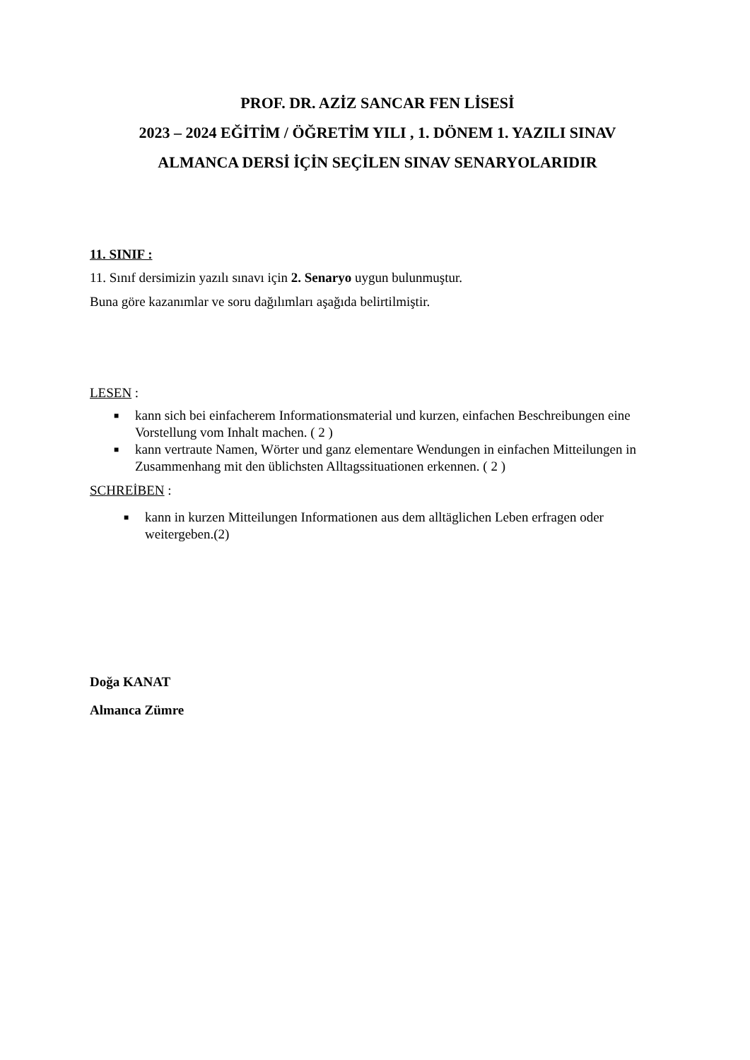PROF. DR. AZİZ SANCAR FEN LİSESİ
2023 – 2024 EĞİTİM / ÖĞRETİM YILI , 1. DÖNEM 1. YAZILI SINAV
ALMANCA DERSİ İÇİN SEÇİLEN SINAV SENARYOLARIDIR
11. SINIF :
11. Sınıf dersimizin yazılı sınavı için 2. Senaryo uygun bulunmuştur.
Buna göre kazanımlar ve soru dağılımları aşağıda belirtilmiştir.
LESEN :
■ kann sich bei einfacherem Informationsmaterial und kurzen, einfachen Beschreibungen eine Vorstellung vom Inhalt machen. ( 2 )
■ kann vertraute Namen, Wörter und ganz elementare Wendungen in einfachen Mitteilungen in Zusammenhang mit den üblichsten Alltagssituationen erkennen. ( 2 )
SCHREİBEN :
■ kann in kurzen Mitteilungen Informationen aus dem alltäglichen Leben erfragen oder weitergeben.(2)
Doğa KANAT
Almanca Zümre